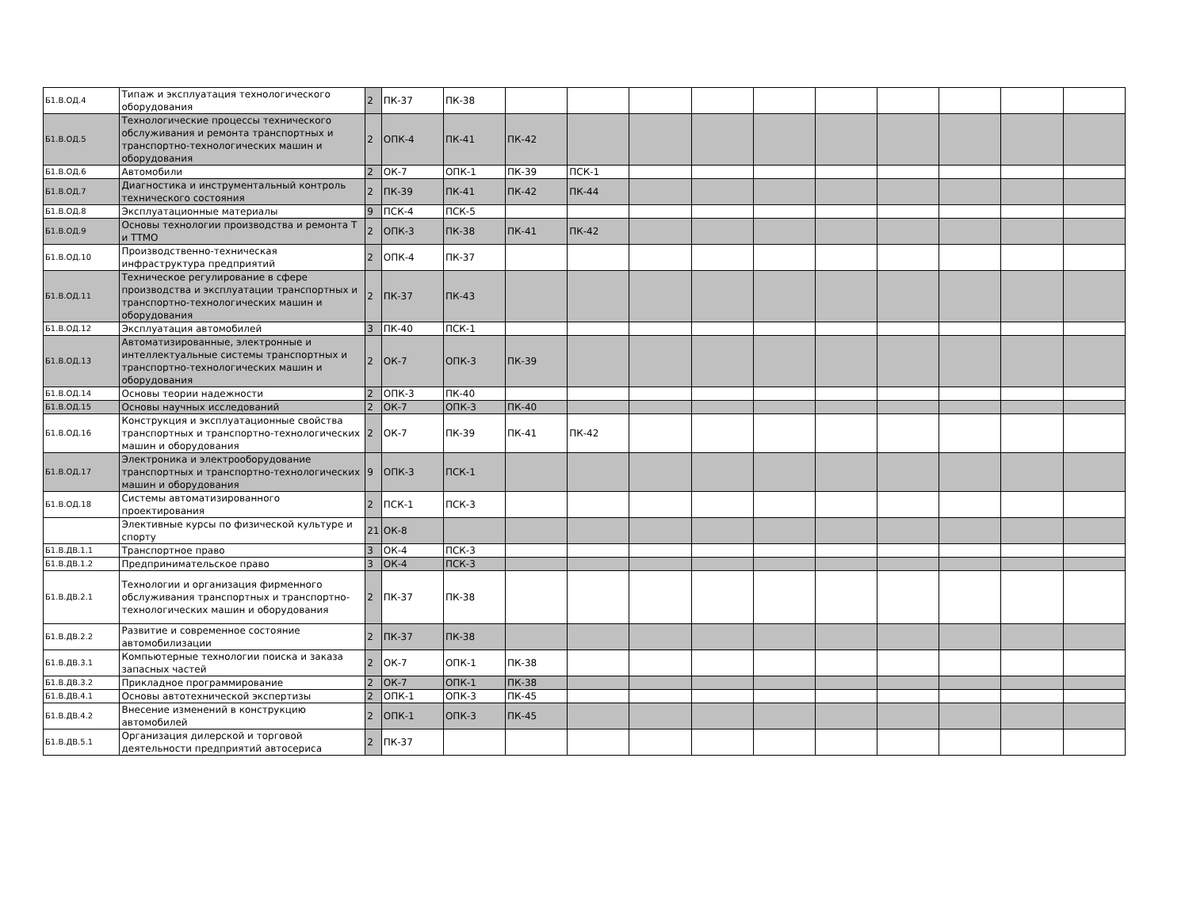| Б1.В.ОД.4 | Типаж и эксплуатация технологического оборудования | 2 | ПК-37 | ПК-38 | | | | | | | | | | |
| Б1.В.ОД.5 | Технологические процессы технического обслуживания и ремонта транспортных и транспортно-технологических машин и оборудования | 2 | ОПК-4 | ПК-41 | ПК-42 | | | | | | | | | |
| Б1.В.ОД.6 | Автомобили | 2 | ОК-7 | ОПК-1 | ПК-39 | ПСК-1 | | | | | | | | |
| Б1.В.ОД.7 | Диагностика и инструментальный контроль технического состояния | 2 | ПК-39 | ПК-41 | ПК-42 | ПК-44 | | | | | | | | |
| Б1.В.ОД.8 | Эксплуатационные материалы | 9 | ПСК-4 | ПСК-5 | | | | | | | | | | |
| Б1.В.ОД.9 | Основы технологии производства и ремонта Т и ТТМО | 2 | ОПК-3 | ПК-38 | ПК-41 | ПК-42 | | | | | | | | |
| Б1.В.ОД.10 | Производственно-техническая инфраструктура предприятий | 2 | ОПК-4 | ПК-37 | | | | | | | | | | |
| Б1.В.ОД.11 | Техническое регулирование в сфере производства и эксплуатации транспортных и транспортно-технологических машин и оборудования | 2 | ПК-37 | ПК-43 | | | | | | | | | | |
| Б1.В.ОД.12 | Эксплуатация автомобилей | 3 | ПК-40 | ПСК-1 | | | | | | | | | | |
| Б1.В.ОД.13 | Автоматизированные, электронные и интеллектуальные системы транспортных и транспортно-технологических машин и оборудования | 2 | ОК-7 | ОПК-3 | ПК-39 | | | | | | | | | |
| Б1.В.ОД.14 | Основы теории надежности | 2 | ОПК-3 | ПК-40 | | | | | | | | | | |
| Б1.В.ОД.15 | Основы научных исследований | 2 | ОК-7 | ОПК-3 | ПК-40 | | | | | | | | | |
| Б1.В.ОД.16 | Конструкция и эксплуатационные свойства транспортных и транспортно-технологических машин и оборудования | 2 | ОК-7 | ПК-39 | ПК-41 | ПК-42 | | | | | | | | |
| Б1.В.ОД.17 | Электроника и электрооборудование транспортных и транспортно-технологических машин и оборудования | 9 | ОПК-3 | ПСК-1 | | | | | | | | | | |
| Б1.В.ОД.18 | Системы автоматизированного проектирования | 2 | ПСК-1 | ПСК-3 | | | | | | | | | | |
| | Элективные курсы по физической культуре и спорту | 21 | ОК-8 | | | | | | | | | | | |
| Б1.В.ДВ.1.1 | Транспортное право | 3 | ОК-4 | ПСК-3 | | | | | | | | | | |
| Б1.В.ДВ.1.2 | Предпринимательское право | 3 | ОК-4 | ПСК-3 | | | | | | | | | | |
| Б1.В.ДВ.2.1 | Технологии и организация фирменного обслуживания транспортных и транспортно-технологических машин и оборудования | 2 | ПК-37 | ПК-38 | | | | | | | | | | |
| Б1.В.ДВ.2.2 | Развитие и современное состояние автомобилизации | 2 | ПК-37 | ПК-38 | | | | | | | | | | |
| Б1.В.ДВ.3.1 | Компьютерные технологии поиска и заказа запасных частей | 2 | ОК-7 | ОПК-1 | ПК-38 | | | | | | | | | |
| Б1.В.ДВ.3.2 | Прикладное программирование | 2 | ОК-7 | ОПК-1 | ПК-38 | | | | | | | | | |
| Б1.В.ДВ.4.1 | Основы автотехнической экспертизы | 2 | ОПК-1 | ОПК-3 | ПК-45 | | | | | | | | | |
| Б1.В.ДВ.4.2 | Внесение изменений в конструкцию автомобилей | 2 | ОПК-1 | ОПК-3 | ПК-45 | | | | | | | | | |
| Б1.В.ДВ.5.1 | Организация дилерской и торговой деятельности предприятий автосериса | 2 | ПК-37 | | | | | | | | | | | |